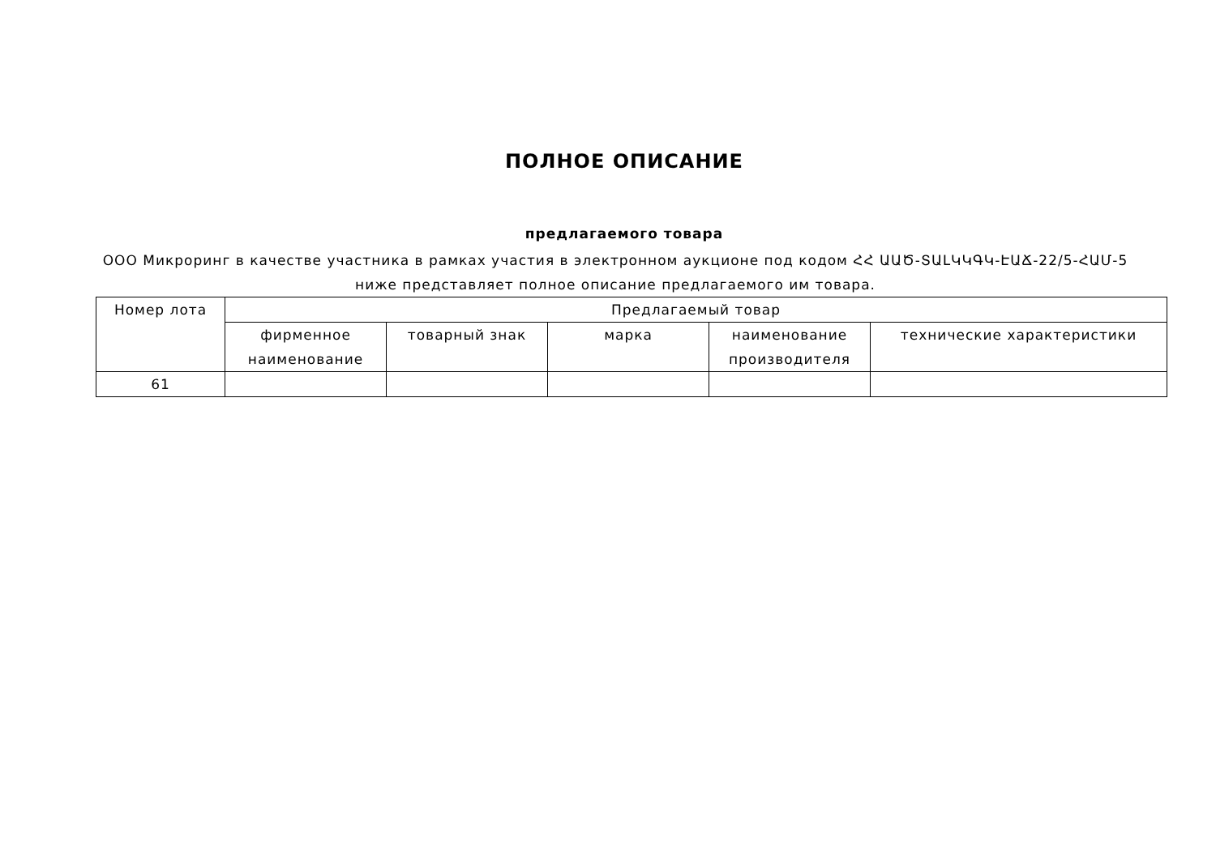ПОЛНОЕ ОПИСАНИЕ
предлагаемого товара
ООО Микроринг в качестве участника в рамках участия в электронном аукционе под кодом ՀՀ ԱԱԾ-ՏԱԼԿԿԳԿ-ԷԱՃ-22/5-ՀԱՄ-5 ниже представляет полное описание предлагаемого им товара.
| Номер лота | Предлагаемый товар | | | | |
| --- | --- | --- | --- | --- | --- |
| | фирменное наименование | товарный знак | марка | наименование производителя | технические характеристики |
| 61 | | | | | |